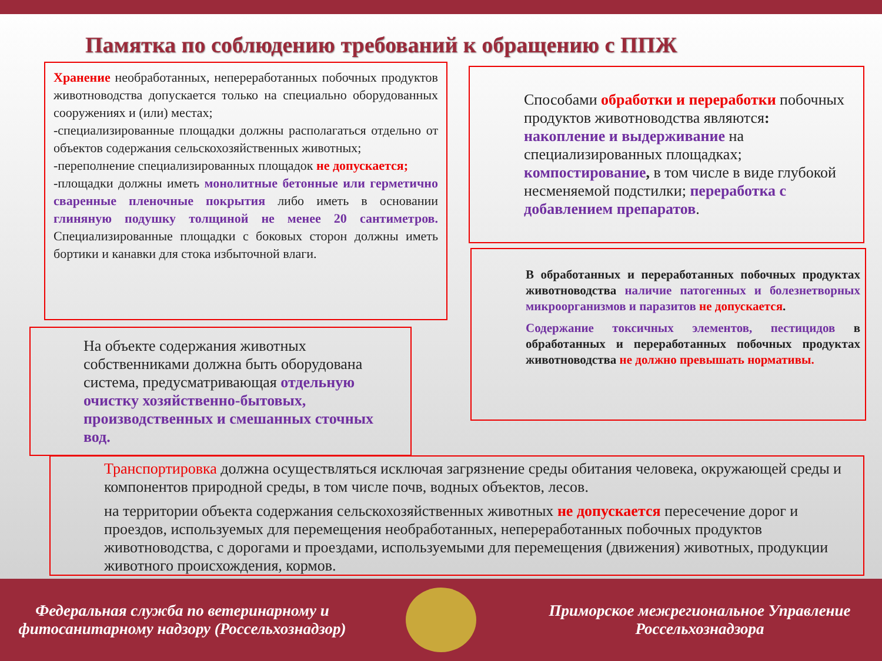Памятка по соблюдению требований к обращению с ППЖ
Хранение необработанных, непереработанных побочных продуктов животноводства допускается только на специально оборудованных сооружениях и (или) местах;
-специализированные площадки должны располагаться отдельно от объектов содержания сельскохозяйственных животных;
-переполнение специализированных площадок не допускается;
-площадки должны иметь монолитные бетонные или герметично сваренные пленочные покрытия либо иметь в основании глиняную подушку толщиной не менее 20 сантиметров. Специализированные площадки с боковых сторон должны иметь бортики и канавки для стока избыточной влаги.
Способами обработки и переработки побочных продуктов животноводства являются: накопление и выдерживание на специализированных площадках; компостирование, в том числе в виде глубокой несменяемой подстилки; переработка с добавлением препаратов.
В обработанных и переработанных побочных продуктах животноводства наличие патогенных и болезнетворных микроорганизмов и паразитов не допускается.
Содержание токсичных элементов, пестицидов в обработанных и переработанных побочных продуктах животноводства не должно превышать нормативы.
На объекте содержания животных собственниками должна быть оборудована система, предусматривающая отдельную очистку хозяйственно-бытовых, производственных и смешанных сточных вод.
Транспортировка должна осуществляться исключая загрязнение среды обитания человека, окружающей среды и компонентов природной среды, в том числе почв, водных объектов, лесов.
на территории объекта содержания сельскохозяйственных животных не допускается пересечение дорог и проездов, используемых для перемещения необработанных, непереработанных побочных продуктов животноводства, с дорогами и проездами, используемыми для перемещения (движения) животных, продукции животного происхождения, кормов.
Федеральная служба по ветеринарному и фитосанитарному надзору (Россельхознадзор)
Приморское межрегиональное Управление Россельхознадзора